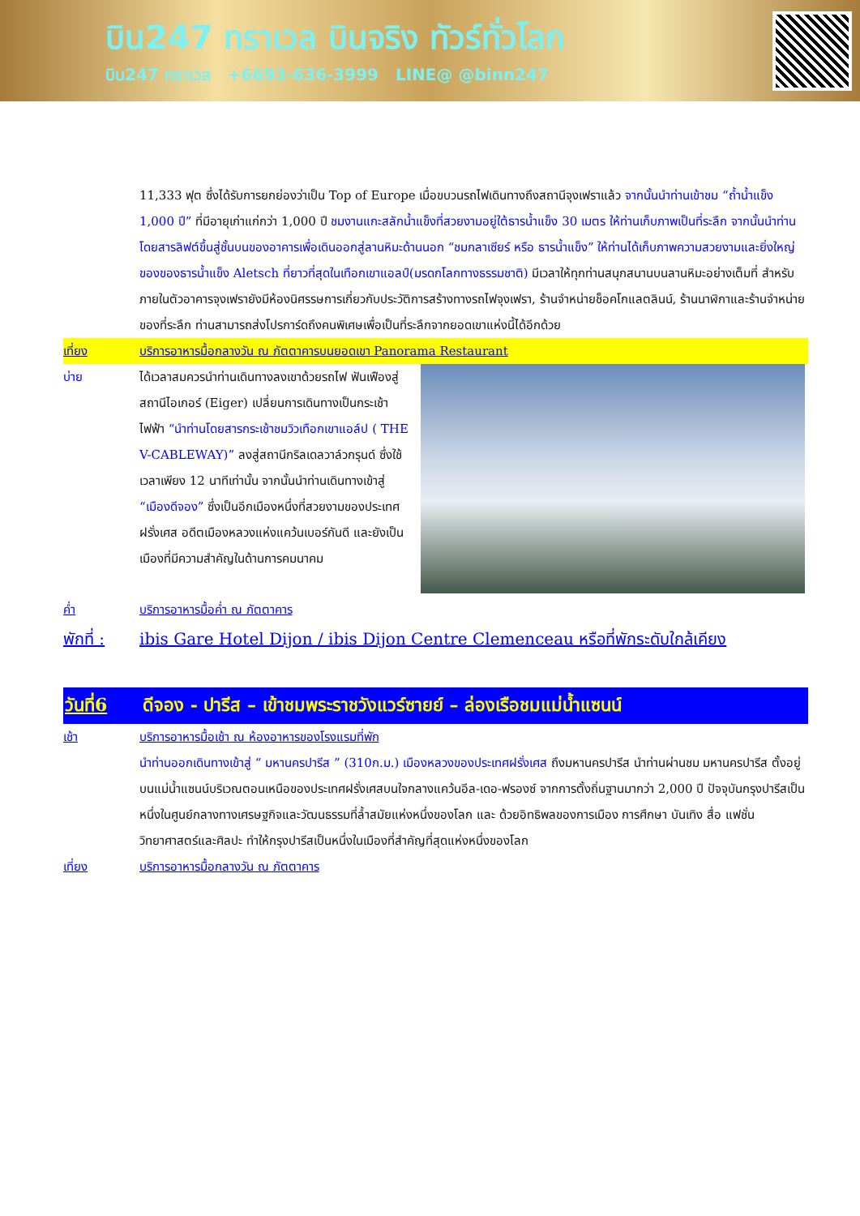บิน247 ทราเวล บินจริง ทัวร์ทั่วโลก
บิน247 ทราเวล +6693-636-3999 LINE@ @binn247
11,333 ฟุต ซึ่งได้รับการยกย่องว่าเป็น Top of Europe เมื่อขบวนรถไฟเดินทางถึงสถานีจุงเฟราแล้ว จากนั้นนำท่านเข้าชม “ถ้ำน้ำแข็ง 1,000 ปี” ที่มีอายุเก่าแก่กว่า 1,000 ปี ชมงานแกะสลักน้ำแข็งที่สวยงามอยู่ใต้ธารน้ำแข็ง 30 เมตร ให้ท่านเก็บภาพเป็นที่ระลึก จากนั้นนำท่านโดยสารลิฟต์ขึ้นสู่ชั้นบนของอาคารเพื่อเดินออกสู่ลานหิมะด้านนอก “ชมกลาเซียร์ หรือ ธารน้ำแข็ง” ให้ท่านได้เก็บภาพความสวยงามและยิ่งใหญ่ของของธารน้ำแข็ง Aletsch ที่ยาวที่สุดในเทือกเขาแอลป์(มรดกโลกทางธรรมชาติ) มีเวลาให้ทุกท่านสนุกสนานบนลานหิมะอย่างเต็มที่ สำหรับภายในตัวอาคารจุงเฟรายังมีห้องนิศรรษการเกี่ยวกับประวัติการสร้างทางรถไฟจุงเฟรา, ร้านจำหน่ายช็อคโกแลตลินน์, ร้านนาฬิกาและร้านจำหน่ายของที่ระลึก ท่านสามารถส่งโปรการ์ดถึงคนพิเศษเพื่อเป็นที่ระลึกจากยอดเขาแห่งนี้ได้อีกด้วย
เที่ยง บริการอาหารมื้อกลางวัน ณ ภัตตาคารบนยอดเขา Panorama Restaurant
บ่าย ได้เวลาสมควรนำท่านเดินทางลงเขาด้วยรถไฟ ฟันเฟืองสู่สถานีไอเกอร์ (Eiger) เปลี่ยนการเดินทางเป็นกระเช้าไฟฟ้า “นำท่านโดยสารกระเช้าชมวิวเทือกเขาแอล์ป ( THE V-CABLEWAY)” ลงสู่สถานีกริลเดลวาล์วกรุนด์ ซึ่งใช้เวลาเพียง 12 นาทีเท่านั้น จากนั้นนำท่านเดินทางเข้าสู่ “เมืองดีจอง” ซึ่งเป็นอีกเมืองหนึ่งที่สวยงามของประเทศฝรั่งเศส อดีตเมืองหลวงแห่งแคว้นเบอร์กันดี และยังเป็นเมืองที่มีความสำคัญในด้านการคมนาคม
ค่ำ บริการอาหารมื้อค่ำ ณ ภัตตาคาร
พักที่ :
ibis Gare Hotel Dijon / ibis Dijon Centre Clemenceau หรือที่พักระดับใกล้เคียง
วันที่6 ดีจอง - ปารีส – เข้าชมพระราชวังแวร์ซายย์ – ล่องเรือชมแม่น้ำแซนน์
เช้า บริการอาหารมื้อเช้า ณ ห้องอาหารของโรงแรมที่พัก
นำท่านออกเดินทางเข้าสู่ “ มหานครปารีส ” (310ก.ม.) เมืองหลวงของประเทศฝรั่งเศส ถึงมหานครปารีส นำท่านผ่านชม มหานครปารีส ตั้งอยู่บนแม่น้ำแซนน์บริเวณตอนเหนือของประเทศฝรั่งเศสบนใจกลางแคว้นอีล-เดอ-ฟรองซ์ จากการตั้งถิ่นฐานมากว่า 2,000 ปี ปัจจุบันกรุงปารีสเป็นหนึ่งในศูนย์กลางทางเศรษฐกิจและวัฒนธรรมที่ล้ำสมัยแห่งหนึ่งของโลก และ ด้วยอิทธิพลของการเมือง การศึกษา บันเทิง สื่อ แฟชั่น วิทยาศาสตร์และศิลปะ ทำให้กรุงปารีสเป็นหนึ่งในเมืองที่สำคัญที่สุดแห่งหนึ่งของโลก
เที่ยง บริการอาหารมื้อกลางวัน ณ ภัตตาคาร